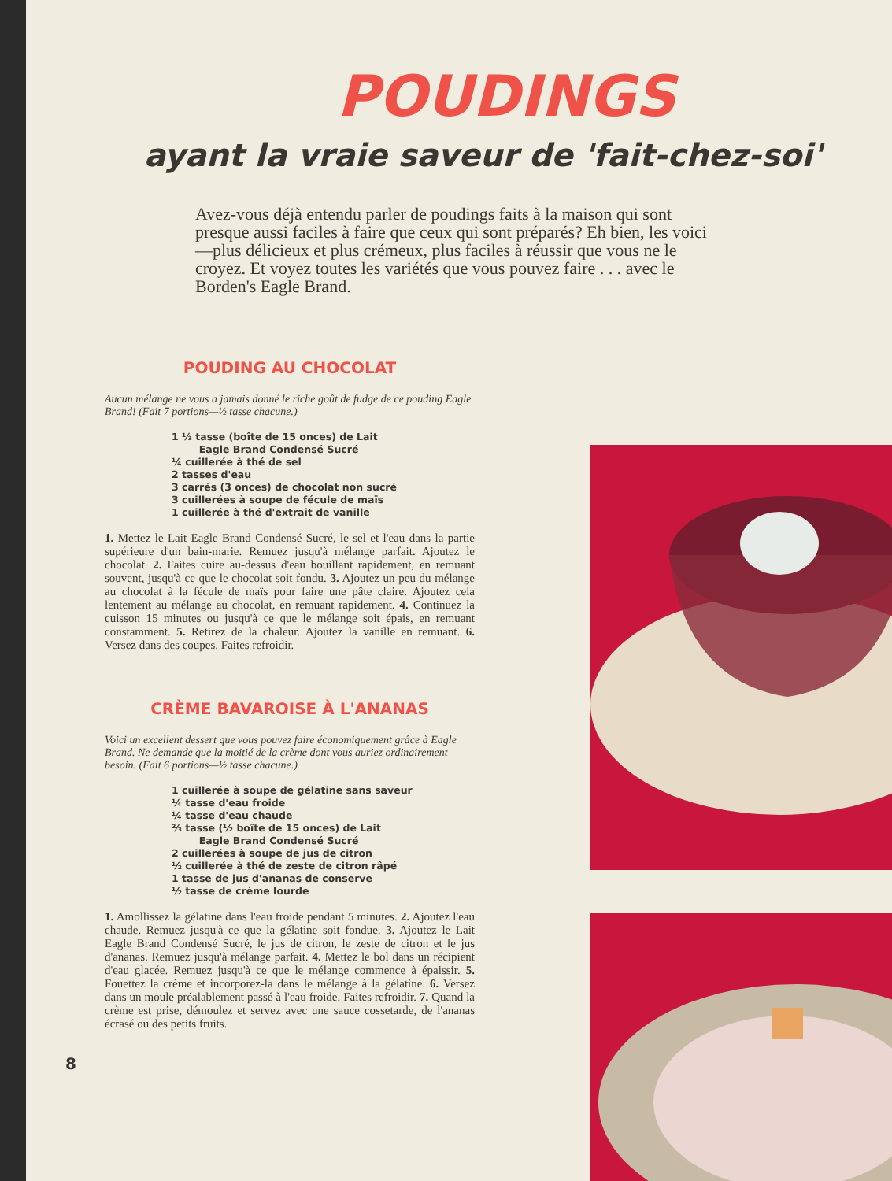POUDINGS
ayant la vraie saveur de 'fait-chez-soi'
Avez-vous déjà entendu parler de poudings faits à la maison qui sont presque aussi faciles à faire que ceux qui sont préparés? Eh bien, les voici—plus délicieux et plus crémeux, plus faciles à réussir que vous ne le croyez. Et voyez toutes les variétés que vous pouvez faire . . . avec le Borden's Eagle Brand.
POUDING AU CHOCOLAT
Aucun mélange ne vous a jamais donné le riche goût de fudge de ce pouding Eagle Brand! (Fait 7 portions—½ tasse chacune.)
1 ⅓ tasse (boîte de 15 onces) de Lait
Eagle Brand Condensé Sucré
¼ cuillerée à thé de sel
2 tasses d'eau
3 carrés (3 onces) de chocolat non sucré
3 cuillerées à soupe de fécule de maïs
1 cuillerée à thé d'extrait de vanille
1. Mettez le Lait Eagle Brand Condensé Sucré, le sel et l'eau dans la partie supérieure d'un bain-marie. Remuez jusqu'à mélange parfait. Ajoutez le chocolat. 2. Faites cuire au-dessus d'eau bouillant rapidement, en remuant souvent, jusqu'à ce que le chocolat soit fondu. 3. Ajoutez un peu du mélange au chocolat à la fécule de maïs pour faire une pâte claire. Ajoutez cela lentement au mélange au chocolat, en remuant rapidement. 4. Continuez la cuisson 15 minutes ou jusqu'à ce que le mélange soit épais, en remuant constamment. 5. Retirez de la chaleur. Ajoutez la vanille en remuant. 6. Versez dans des coupes. Faites refroidir.
CRÈME BAVAROISE À L'ANANAS
Voici un excellent dessert que vous pouvez faire économiquement grâce à Eagle Brand. Ne demande que la moitié de la crème dont vous auriez ordinairement besoin. (Fait 6 portions—½ tasse chacune.)
1 cuillerée à soupe de gélatine sans saveur
¼ tasse d'eau froide
¼ tasse d'eau chaude
⅔ tasse (½ boîte de 15 onces) de Lait
Eagle Brand Condensé Sucré
2 cuillerées à soupe de jus de citron
½ cuillerée à thé de zeste de citron râpé
1 tasse de jus d'ananas de conserve
½ tasse de crème lourde
1. Amollissez la gélatine dans l'eau froide pendant 5 minutes. 2. Ajoutez l'eau chaude. Remuez jusqu'à ce que la gélatine soit fondue. 3. Ajoutez le Lait Eagle Brand Condensé Sucré, le jus de citron, le zeste de citron et le jus d'ananas. Remuez jusqu'à mélange parfait. 4. Mettez le bol dans un récipient d'eau glacée. Remuez jusqu'à ce que le mélange commence à épaissir. 5. Fouettez la crème et incorporez-la dans le mélange à la gélatine. 6. Versez dans un moule préalablement passé à l'eau froide. Faites refroidir. 7. Quand la crème est prise, démoulez et servez avec une sauce cossetarde, de l'ananas écrasé ou des petits fruits.
8